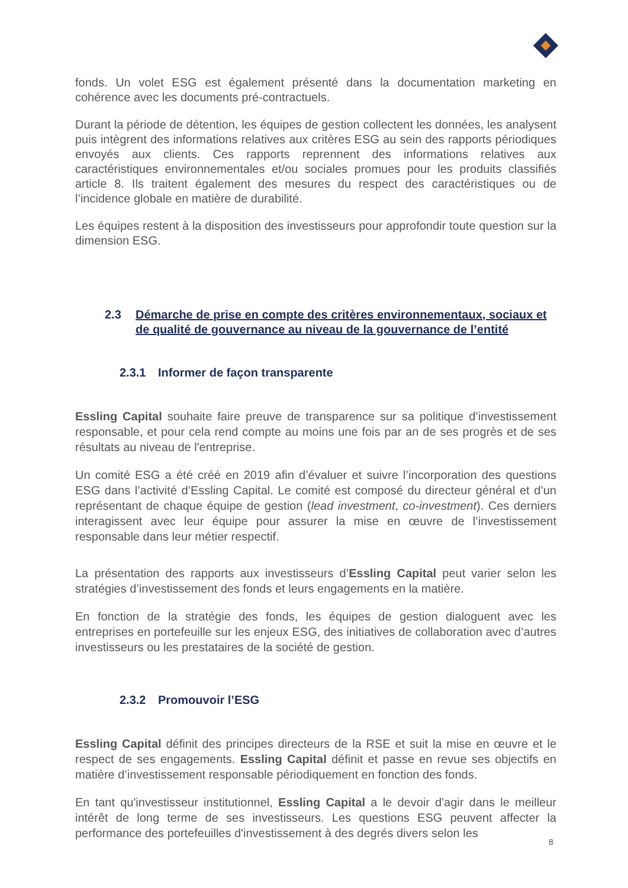fonds. Un volet ESG est également présenté dans la documentation marketing en cohérence avec les documents pré-contractuels.
Durant la période de détention, les équipes de gestion collectent les données, les analysent puis intègrent des informations relatives aux critères ESG au sein des rapports périodiques envoyés aux clients. Ces rapports reprennent des informations relatives aux caractéristiques environnementales et/ou sociales promues pour les produits classifiés article 8. Ils traitent également des mesures du respect des caractéristiques ou de l’incidence globale en matière de durabilité.
Les équipes restent à la disposition des investisseurs pour approfondir toute question sur la dimension ESG.
2.3 Démarche de prise en compte des critères environnementaux, sociaux et de qualité de gouvernance au niveau de la gouvernance de l’entité
2.3.1 Informer de façon transparente
Essling Capital souhaite faire preuve de transparence sur sa politique d’investissement responsable, et pour cela rend compte au moins une fois par an de ses progrès et de ses résultats au niveau de l'entreprise.
Un comité ESG a été créé en 2019 afin d’évaluer et suivre l’incorporation des questions ESG dans l’activité d’Essling Capital. Le comité est composé du directeur général et d’un représentant de chaque équipe de gestion (lead investment, co-investment). Ces derniers interagissent avec leur équipe pour assurer la mise en œuvre de l’investissement responsable dans leur métier respectif.
La présentation des rapports aux investisseurs d’Essling Capital peut varier selon les stratégies d’investissement des fonds et leurs engagements en la matière.
En fonction de la stratégie des fonds, les équipes de gestion dialoguent avec les entreprises en portefeuille sur les enjeux ESG, des initiatives de collaboration avec d’autres investisseurs ou les prestataires de la société de gestion.
2.3.2 Promouvoir l’ESG
Essling Capital définit des principes directeurs de la RSE et suit la mise en œuvre et le respect de ses engagements. Essling Capital définit et passe en revue ses objectifs en matière d’investissement responsable périodiquement en fonction des fonds.
En tant qu'investisseur institutionnel, Essling Capital a le devoir d'agir dans le meilleur intérêt de long terme de ses investisseurs. Les questions ESG peuvent affecter la performance des portefeuilles d'investissement à des degrés divers selon les
8